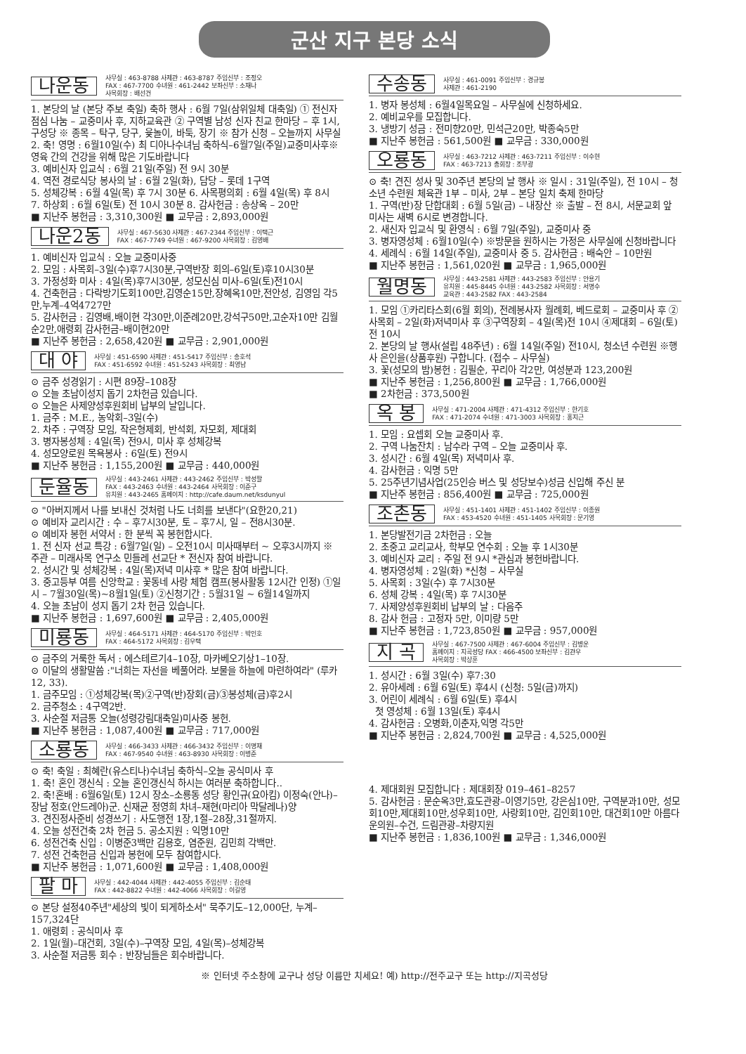군산 지구 본당 소식
나운동
사무실 : 463-8788 사제관 : 463-8787 주임신부 : 조정오
FAX : 467-7700 수녀원 : 461-2442 보좌신부 : 소재나
사목회장 : 배선건
1. 본당의 날 (본당 주보 축일) 축하 행사 : 6월 7일(삼위일체 대축일) ① 전신자 점심 나눔 – 교중미사 후, 지하교육관 ② 구역별 남성 신자 친교 한마당 – 후 1시, 구성당 ※ 종목 – 탁구, 당구, 윷놀이, 바둑, 장기 ※ 참가 신청 – 오늘까지 사무실 2. 축! 영명 : 6월10일(수) 최 디아나수녀님 축하식–6월7일(주일)교중미사후※ 영육 간의 건강을 위해 많은 기도바랍니다
3. 예비신자 입교식 : 6월 21일(주일) 전 9시 30분
4. 역전 경로식당 봉사의 날 : 6월 2일(화), 담당 – 롯데 1구역
5. 성체강복 : 6월 4일(목) 후 7시 30분 6. 사목평의회 : 6월 4일(목) 후 8시
7. 하상회 : 6월 6일(토) 전 10시 30분 8. 감사헌금 : 송상옥 – 20만
■ 지난주 봉헌금 : 3,310,300원 ■ 교무금 : 2,893,000원
나운2동
사무실 : 467-5630 사제관 : 467-2344 주임신부 : 이택근
FAX : 467-7749 수녀원 : 467-9200 사목회장 : 김영배
1. 예비신자 입교식 : 오늘 교중미사중
2. 모임 : 사목회–3일(수)후7시30분,구역반장 회의–6일(토)후10시30분
3. 가정성화 미사 : 4일(목)후7시30분, 성모신심 미사–6일(토)전10시
4. 건축헌금 : 다락방기도회100만,김영순15만,장혜옥10만,전안성, 김영임 각5만,누계–4억4727만
5. 감사헌금 : 김영배,배이현 각30만,이준례20만,강석구50만,고순자10만 김월순2만,애령회 감사헌금–배이현20만
■ 지난주 봉헌금 : 2,658,420원 ■ 교무금 : 2,901,000원
대 야
사무실 : 451-6590 사제관 : 451-5417 주임신부 : 송호석
FAX : 451-6592 수녀원 : 451-5243 사목회장 : 최영남
⊙ 금주 성경읽기 : 시편 89장–108장
⊙ 오늘 초남이성지 돕기 2차헌금 있습니다.
⊙ 오늘은 사제양성후원회비 납부의 날입니다.
1. 금주 : M.E., 농악회–3일(수)
2. 차주 : 구역장 모임, 작은형제회, 반석회, 자모회, 제대회
3. 병자봉성체 : 4일(목) 전9시, 미사 후 성체강복
4. 성모양로원 목욕봉사 : 6일(토) 전9시
■ 지난주 봉헌금 : 1,155,200원 ■ 교무금 : 440,000원
둔율동
사무실 : 443-2461 사제관 : 443-2462 주임신부 : 박성팔
FAX : 443-2463 수녀원 : 443-2464 사목회장 : 이준구
유치원 : 443-2465 홈페이지 : http://cafe.daum.net/ksdunyul
⊙ "아버지께서 나를 보내신 것처럼 나도 너희를 보낸다"(요한20,21)
⊙ 예비자 교리시간 : 수 – 후7시30분, 토 – 후7시, 일 – 전8시30분.
⊙ 예비자 봉헌 서약서 : 한 분씩 꼭 봉헌합시다.
1. 전 신자 선교 특강 : 6월7일(일) – 오전10시 미사때부터 ~ 오후3시까지 ※ 주관 – 미래사목 연구소 민들레 선교단 * 전신자 참여 바랍니다.
2. 성시간 및 성체강복 : 4일(목)저녁 미사후 * 많은 참여 바랍니다.
3. 중고등부 여름 신앙학교 : 꽃동네 사랑 체험 캠프(봉사활동 12시간 인정) ①일시 – 7월30일(목)~8월1일(토) ②신청기간 : 5월31일 ~ 6월14일까지
4. 오늘 초남이 성지 돕기 2차 헌금 있습니다.
■ 지난주 봉헌금 : 1,697,600원 ■ 교무금 : 2,405,000원
미룡동
사무실 : 464-5171 사제관 : 464-5170 주임신부 : 박인호
FAX : 464-5172 사목회장 : 김우택
⊙ 금주의 거룩한 독서 : 에스테르기4–10장, 마카베오기상1–10장.
⊙ 이달의 생활말씀 :"너희는 자선을 베풀어라. 보물을 하늘에 마련하여라" (루카 12, 33).
1. 금주모임 : ①성체강복(목)②구역(반)장회(금)③봉성체(금)후2시
2. 금주청소 : 4구역2반.
3. 사순절 저금통 오늘(성령강림대축일)미사중 봉헌.
■ 지난주 봉헌금 : 1,087,400원 ■ 교무금 : 717,000원
소룡동
사무실 : 466-3433 사제관 : 466-3432 주임신부 : 이명재
FAX : 467-9540 수녀원 : 463-8930 사목회장 : 이병준
⊙ 축! 축일 : 최혜란(유스티나)수녀님 축하식–오늘 공식미사 후
1. 축! 혼인 갱신식 : 오늘 혼인갱신식 하시는 여러분 축하합니다..
2. 축!혼배 : 6월6일(토) 12시 장소–소룡동 성당 황인규(요아킴) 이정숙(안나)–장남 정호(안드레아)군. 신재균 정영희 차녀–재현(마리아 막달레나)양
3. 견진정사준비 성경쓰기 : 사도행전 1장,1절–28장,31절까지.
4. 오늘 성전건축 2차 헌금 5. 공소지원 : 익명10만
6. 성전건축 신입 : 이병준3백만 김용호, 염준원, 김민희 각백만.
7. 성전 건축헌금 신입과 봉헌에 모두 참여합시다.
■ 지난주 봉헌금 : 1,071,600원 ■ 교무금 : 1,408,000원
팔 마
사무실 : 442-4044 사제관 : 442-4055 주임신부 : 김순태
FAX : 442-8822 수녀원 : 442-4066 사목회장 : 이길영
⊙ 본당 설정40주년"세상의 빛이 되게하소서" 묵주기도–12,000단, 누계–157,324단
1. 애령회 : 공식미사 후
2. 1일(월)–대건회, 3일(수)–구역장 모임, 4일(목)–성체강복
3. 사순절 저금통 회수 : 반장님들은 회수바랍니다.
수송동
사무실 : 461-0091 주임신부 : 경규봉
사제관 : 461-2190
1. 병자 봉성체 : 6월4일목요일 – 사무실에 신청하세요.
2. 예비교우를 모집합니다.
3. 냉방기 성금 : 전미향20만, 민석근20만, 박종숙5만
■ 지난주 봉헌금 : 561,500원 ■ 교무금 : 330,000원
오룡동
사무실 : 463-7212 사제관 : 463-7211 주임신부 : 이수현
FAX : 463-7213 총회장 : 조부광
⊙ 축! 견진 성사 및 30주년 본당의 날 행사 ※ 일시 : 31일(주일), 전 10시 – 청소년 수련원 체육관 1부 – 미사, 2부 – 본당 일치 축제 한마당
1. 구역(반)장 단합대회 : 6월 5일(금) – 내장산 ※ 출발 – 전 8시, 서문교회 앞 미사는 새벽 6시로 변경합니다.
2. 새신자 입교식 및 환영식 : 6월 7일(주일), 교중미사 중
3. 병자영성체 : 6월10일(수) ※방문을 원하시는 가정은 사무실에 신청바랍니다
4. 세례식 : 6월 14일(주일), 교중미사 중 5. 감사헌금 : 배숙안 – 10만원
■ 지난주 봉헌금 : 1,561,020원 ■ 교무금 : 1,965,000원
월명동
사무실 : 443-2581 사제관 : 443-2583 주임신부 : 안용기
유치원 : 445-8445 수녀원 : 443-2582 사목회장 : 서명수
교육관 : 443-2582 FAX : 443-2584
1. 모임 ①카리타스회(6월 회의), 전례봉사자 월례회, 베드로회 – 교중미사 후 ②사목회 – 2일(화)저녁미사 후 ③구역장회 – 4일(목)전 10시 ④제대회 – 6일(토)전 10시
2. 본당의 날 행사(설립 48주년) : 6월 14일(주일) 전10시, 청소년 수련원 ※행사 은인을(상품후원) 구합니다. (접수 – 사무실)
3. 꽃(성모의 밤)봉헌 : 김필순, 꾸리아 각2만, 여성분과 123,200원
■ 지난주 봉헌금 : 1,256,800원 ■ 교무금 : 1,766,000원
■ 2차헌금 : 373,500원
옥 봉
사무실 : 471-2004 사제관 : 471-4312 주임신부 : 한기호
FAX : 471-2074 수녀원 : 471-3003 사목회장 : 홍지근
1. 모임 : 요셉회 오늘 교중미사 후.
2. 구역 나눔잔치 : 남수라 구역 – 오늘 교중미사 후.
3. 성시간 : 6월 4일(목) 저녁미사 후.
4. 감사헌금 : 익명 5만
5. 25주년기념사업(25인승 버스 및 성당보수)성금 신입해 주신 분
■ 지난주 봉헌금 : 856,400원 ■ 교무금 : 725,000원
조촌동
사무실 : 451-1401 사제관 : 451-1402 주임신부 : 이종원
FAX : 453-4520 수녀원 : 451-1405 사목회장 : 문기영
1. 본당발전기금 2차헌금 : 오늘
2. 초중고 교리교사, 학부모 연수회 : 오늘 후 1시30분
3. 예비신자 교리 : 주일 전 9시 *관심과 봉헌바랍니다.
4. 병자영성체 : 2일(화) *신청 – 사무실
5. 사목회 : 3일(수) 후 7시30분
6. 성체 강복 : 4일(목) 후 7시30분
7. 사제양성후원회비 납부의 날 : 다음주
8. 감사 헌금 : 고정자 5만, 이미량 5만
■ 지난주 봉헌금 : 1,723,850원 ■ 교무금 : 957,000원
지 곡
사무실 : 467-7500 사제관 : 467-6004 주임신부 : 김병운
홈페이지 : 지곡성당 FAX : 466-4500 보좌신부 : 김관우
사목회장 : 박상훈
1. 성시간 : 6월 3일(수) 후7:30
2. 유아세례 : 6월 6일(토) 후4시 (신청: 5일(금)까지)
3. 어린이 세례식 : 6월 6일(토) 후4시
첫 영성체 : 6월 13일(토) 후4시
4. 감사헌금 : 오병화,이춘자,익명 각5만
■ 지난주 봉헌금 : 2,824,700원 ■ 교무금 : 4,525,000원
4. 제대회원 모집합니다 : 제대회장 019–461–8257
5. 감사헌금 : 문순옥3만,효도관광–이영기5만, 강은심10만, 구역분과10만, 성모회10만,제대회10만,성우회10만, 사랑회10만, 김인회10만, 대건회10만 아름다운의원–수건, 드림관광–차량지원
■ 지난주 봉헌금 : 1,836,100원 ■ 교무금 : 1,346,000원
※ 인터넷 주소창에 교구나 성당 이름만 치세요! 예) http://전주교구 또는 http://지곡성당